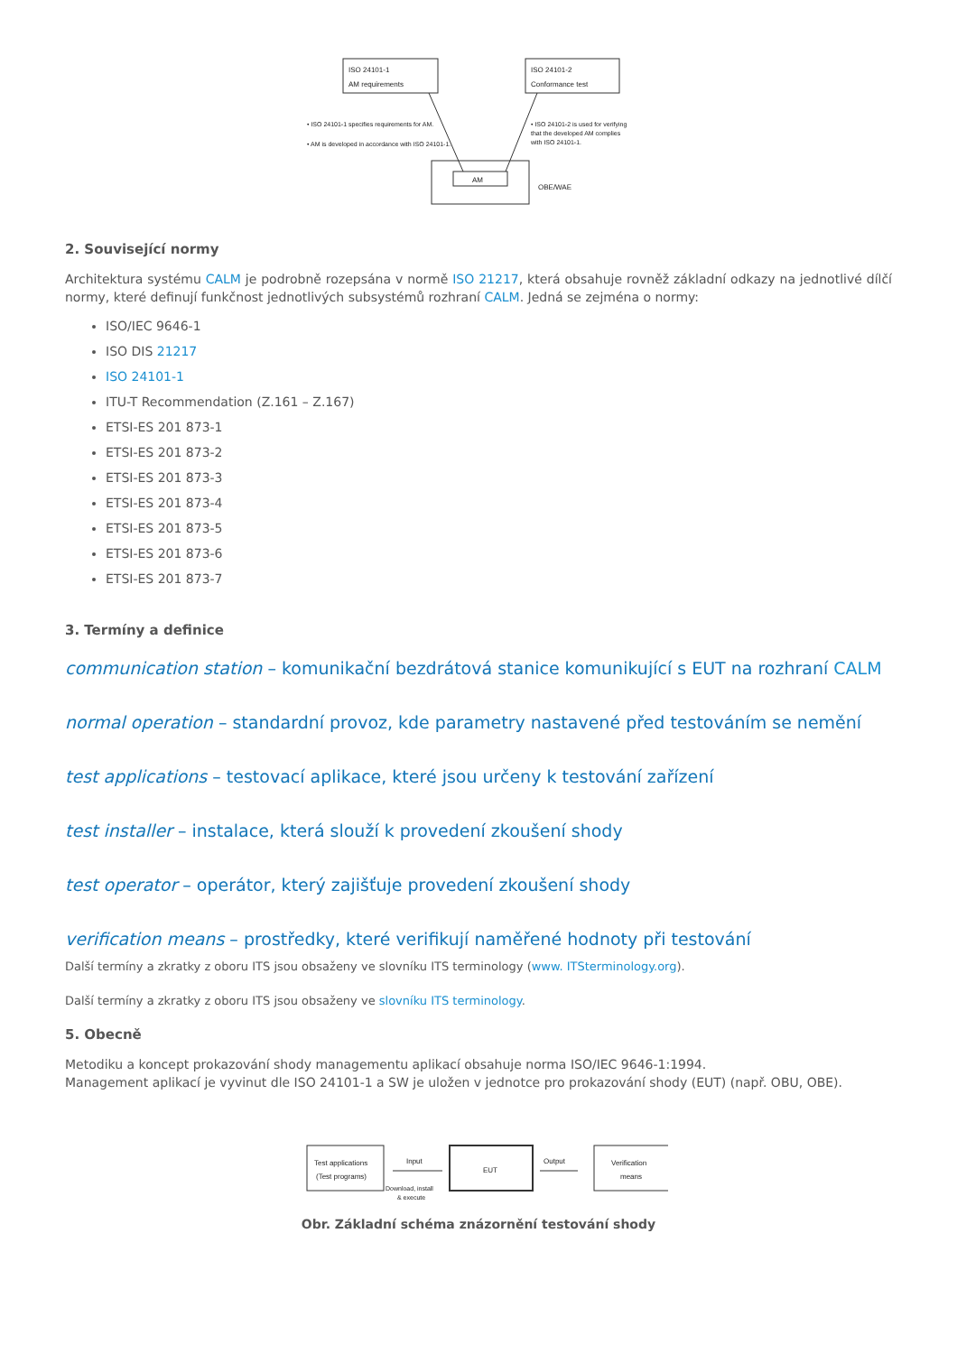ISO 24101-1
AM requirements
ISO 24101-2
Conformance test
• ISO 24101-1 specifies requirements for AM.
• AM is developed in accordance with ISO 24101-1.
• ISO 24101-2 is used for verifying
that the developed AM complies
with ISO 24101-1.
AM
OBE/WAE
2. Související normy
Architektura systému CALM je podrobně rozepsána v normě ISO 21217, která obsahuje rovněž základní odkazy na jednotlivé dílčí normy, které definují funkčnost jednotlivých subsystémů rozhraní CALM. Jedná se zejména o normy:
ISO/IEC 9646-1
ISO DIS 21217
ISO 24101-1
ITU-T Recommendation (Z.161 – Z.167)
ETSI-ES 201 873-1
ETSI-ES 201 873-2
ETSI-ES 201 873-3
ETSI-ES 201 873-4
ETSI-ES 201 873-5
ETSI-ES 201 873-6
ETSI-ES 201 873-7
3. Termíny a definice
communication station – komunikační bezdrátová stanice komunikující s EUT na rozhraní CALM
normal operation – standardní provoz, kde parametry nastavené před testováním se nemění
test applications – testovací aplikace, které jsou určeny k testování zařízení
test installer – instalace, která slouží k provedení zkoušení shody
test operator – operátor, který zajišťuje provedení zkoušení shody
verification means – prostředky, které verifikují naměřené hodnoty při testování
Další termíny a zkratky z oboru ITS jsou obsaženy ve slovníku ITS terminology (www. ITSterminology.org).
Další termíny a zkratky z oboru ITS jsou obsaženy ve slovníku ITS terminology.
5. Obecně
Metodiku a koncept prokazování shody managementu aplikací obsahuje norma ISO/IEC 9646-1:1994.
Management aplikací je vyvinut dle ISO 24101-1 a SW je uložen v jednotce pro prokazování shody (EUT) (např. OBU, OBE).
Test applications
(Test programs)
Input
Download, install
& execute
EUT
Output
Verification
means
Obr. Základní schéma znázornění testování shody